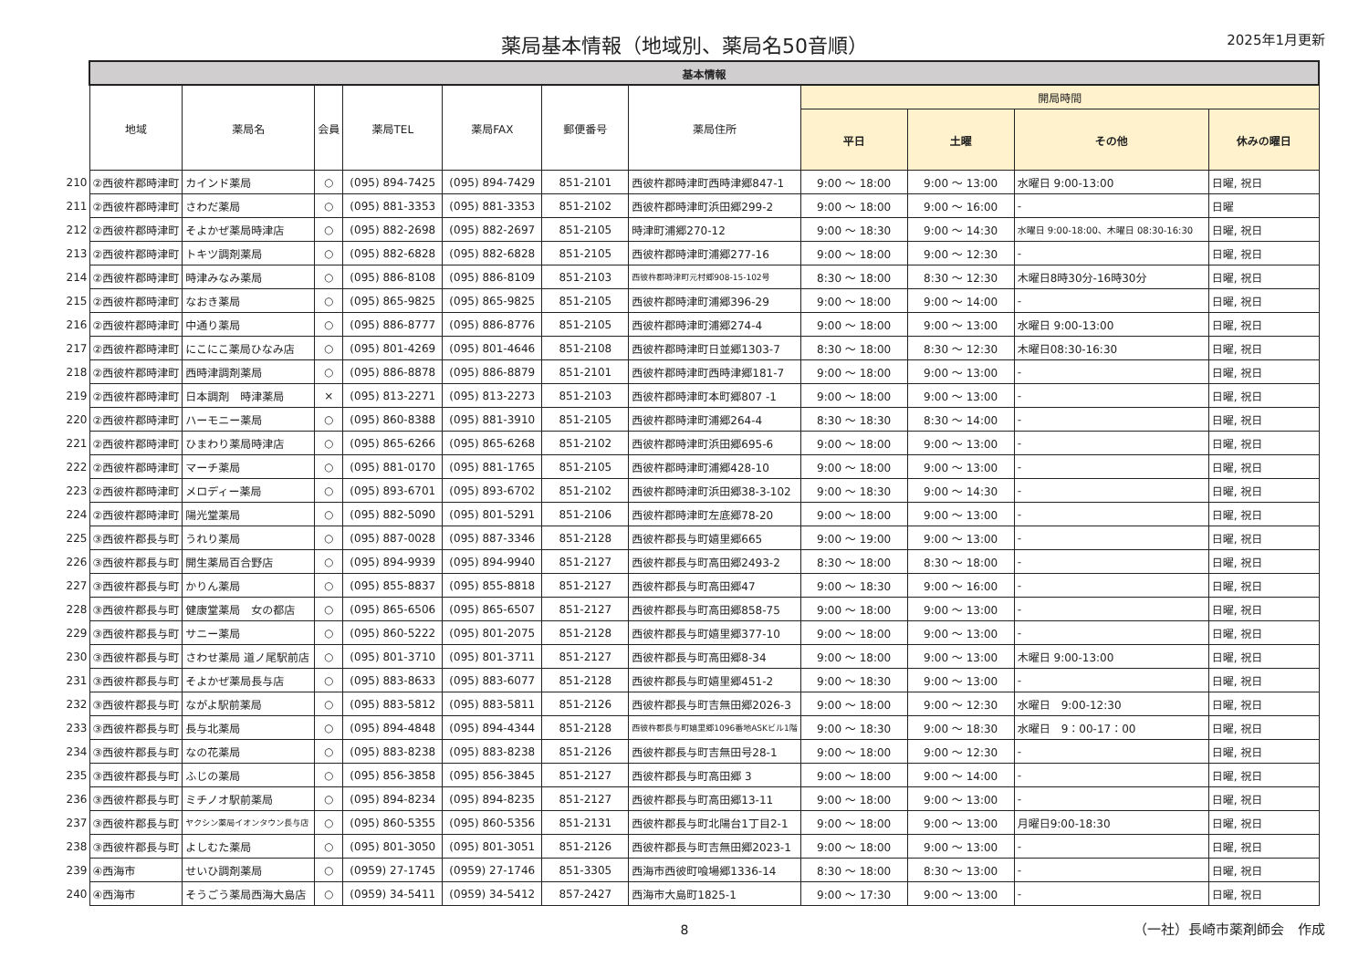薬局基本情報（地域別、薬局名50音順）
2025年1月更新
| | 基本情報 | | | | | | | | | | |
| --- | --- | --- | --- | --- | --- | --- | --- | --- | --- | --- | --- |
| | 地域 | 薬局名 | 会員 | 薬局TEL | 薬局FAX | 郵便番号 | 薬局住所 | 開局時間 | | | |
| | | | | | | | | 平日 | 土曜 | その他 | 休みの曜日 |
| 210 | ②西彼杵郡時津町 | カインド薬局 | ○ | (095) 894-7425 | (095) 894-7429 | 851-2101 | 西彼杵郡時津町西時津郷847-1 | 9:00 ～ 18:00 | 9:00 ～ 13:00 | 水曜日 9:00-13:00 | 日曜, 祝日 |
| 211 | ②西彼杵郡時津町 | さわだ薬局 | ○ | (095) 881-3353 | (095) 881-3353 | 851-2102 | 西彼杵郡時津町浜田郷299-2 | 9:00 ～ 18:00 | 9:00 ～ 16:00 | - | 日曜 |
| 212 | ②西彼杵郡時津町 | そよかぜ薬局時津店 | ○ | (095) 882-2698 | (095) 882-2697 | 851-2105 | 時津町浦郷270-12 | 9:00 ～ 18:30 | 9:00 ～ 14:30 | 水曜日 9:00-18:00、木曜日 08:30-16:30 | 日曜, 祝日 |
| 213 | ②西彼杵郡時津町 | トキツ調剤薬局 | ○ | (095) 882-6828 | (095) 882-6828 | 851-2105 | 西彼杵郡時津町浦郷277-16 | 9:00 ～ 18:00 | 9:00 ～ 12:30 | - | 日曜, 祝日 |
| 214 | ②西彼杵郡時津町 | 時津みなみ薬局 | ○ | (095) 886-8108 | (095) 886-8109 | 851-2103 | 西彼杵郡時津町元村郷908-15-102号 | 8:30 ～ 18:00 | 8:30 ～ 12:30 | 木曜日8時30分-16時30分 | 日曜, 祝日 |
| 215 | ②西彼杵郡時津町 | なおき薬局 | ○ | (095) 865-9825 | (095) 865-9825 | 851-2105 | 西彼杵郡時津町浦郷396-29 | 9:00 ～ 18:00 | 9:00 ～ 14:00 | - | 日曜, 祝日 |
| 216 | ②西彼杵郡時津町 | 中通り薬局 | ○ | (095) 886-8777 | (095) 886-8776 | 851-2105 | 西彼杵郡時津町浦郷274-4 | 9:00 ～ 18:00 | 9:00 ～ 13:00 | 水曜日 9:00-13:00 | 日曜, 祝日 |
| 217 | ②西彼杵郡時津町 | にこにこ薬局ひなみ店 | ○ | (095) 801-4269 | (095) 801-4646 | 851-2108 | 西彼杵郡時津町日並郷1303-7 | 8:30 ～ 18:00 | 8:30 ～ 12:30 | 木曜日08:30-16:30 | 日曜, 祝日 |
| 218 | ②西彼杵郡時津町 | 西時津調剤薬局 | ○ | (095) 886-8878 | (095) 886-8879 | 851-2101 | 西彼杵郡時津町西時津郷181-7 | 9:00 ～ 18:00 | 9:00 ～ 13:00 | - | 日曜, 祝日 |
| 219 | ②西彼杵郡時津町 | 日本調剤 時津薬局 | × | (095) 813-2271 | (095) 813-2273 | 851-2103 | 西彼杵郡時津町本町郷807 -1 | 9:00 ～ 18:00 | 9:00 ～ 13:00 | - | 日曜, 祝日 |
| 220 | ②西彼杵郡時津町 | ハーモニー薬局 | ○ | (095) 860-8388 | (095) 881-3910 | 851-2105 | 西彼杵郡時津町浦郷264-4 | 8:30 ～ 18:30 | 8:30 ～ 14:00 | - | 日曜, 祝日 |
| 221 | ②西彼杵郡時津町 | ひまわり薬局時津店 | ○ | (095) 865-6266 | (095) 865-6268 | 851-2102 | 西彼杵郡時津町浜田郷695-6 | 9:00 ～ 18:00 | 9:00 ～ 13:00 | - | 日曜, 祝日 |
| 222 | ②西彼杵郡時津町 | マーチ薬局 | ○ | (095) 881-0170 | (095) 881-1765 | 851-2105 | 西彼杵郡時津町浦郷428-10 | 9:00 ～ 18:00 | 9:00 ～ 13:00 | - | 日曜, 祝日 |
| 223 | ②西彼杵郡時津町 | メロディー薬局 | ○ | (095) 893-6701 | (095) 893-6702 | 851-2102 | 西彼杵郡時津町浜田郷38-3-102 | 9:00 ～ 18:30 | 9:00 ～ 14:30 | - | 日曜, 祝日 |
| 224 | ②西彼杵郡時津町 | 陽光堂薬局 | ○ | (095) 882-5090 | (095) 801-5291 | 851-2106 | 西彼杵郡時津町左底郷78-20 | 9:00 ～ 18:00 | 9:00 ～ 13:00 | - | 日曜, 祝日 |
| 225 | ③西彼杵郡長与町 | うれり薬局 | ○ | (095) 887-0028 | (095) 887-3346 | 851-2128 | 西彼杵郡長与町嬉里郷665 | 9:00 ～ 19:00 | 9:00 ～ 13:00 | - | 日曜, 祝日 |
| 226 | ③西彼杵郡長与町 | 開生薬局百合野店 | ○ | (095) 894-9939 | (095) 894-9940 | 851-2127 | 西彼杵郡長与町高田郷2493-2 | 8:30 ～ 18:00 | 8:30 ～ 18:00 | - | 日曜, 祝日 |
| 227 | ③西彼杵郡長与町 | かりん薬局 | ○ | (095) 855-8837 | (095) 855-8818 | 851-2127 | 西彼杵郡長与町高田郷47 | 9:00 ～ 18:30 | 9:00 ～ 16:00 | - | 日曜, 祝日 |
| 228 | ③西彼杵郡長与町 | 健康堂薬局 女の都店 | ○ | (095) 865-6506 | (095) 865-6507 | 851-2127 | 西彼杵郡長与町高田郷858-75 | 9:00 ～ 18:00 | 9:00 ～ 13:00 | - | 日曜, 祝日 |
| 229 | ③西彼杵郡長与町 | サニー薬局 | ○ | (095) 860-5222 | (095) 801-2075 | 851-2128 | 西彼杵郡長与町嬉里郷377-10 | 9:00 ～ 18:00 | 9:00 ～ 13:00 | - | 日曜, 祝日 |
| 230 | ③西彼杵郡長与町 | さわせ薬局 道ノ尾駅前店 | ○ | (095) 801-3710 | (095) 801-3711 | 851-2127 | 西彼杵郡長与町高田郷8-34 | 9:00 ～ 18:00 | 9:00 ～ 13:00 | 木曜日 9:00-13:00 | 日曜, 祝日 |
| 231 | ③西彼杵郡長与町 | そよかぜ薬局長与店 | ○ | (095) 883-8633 | (095) 883-6077 | 851-2128 | 西彼杵郡長与町嬉里郷451-2 | 9:00 ～ 18:30 | 9:00 ～ 13:00 | - | 日曜, 祝日 |
| 232 | ③西彼杵郡長与町 | ながよ駅前薬局 | ○ | (095) 883-5812 | (095) 883-5811 | 851-2126 | 西彼杵郡長与町吉無田郷2026-3 | 9:00 ～ 18:00 | 9:00 ～ 12:30 | 水曜日 9:00-12:30 | 日曜, 祝日 |
| 233 | ③西彼杵郡長与町 | 長与北薬局 | ○ | (095) 894-4848 | (095) 894-4344 | 851-2128 | 西彼杵郡長与町嬉里郷1096番地ASKビル1階 | 9:00 ～ 18:30 | 9:00 ～ 18:30 | 水曜日 9：00-17：00 | 日曜, 祝日 |
| 234 | ③西彼杵郡長与町 | なの花薬局 | ○ | (095) 883-8238 | (095) 883-8238 | 851-2126 | 西彼杵郡長与町吉無田号28-1 | 9:00 ～ 18:00 | 9:00 ～ 12:30 | - | 日曜, 祝日 |
| 235 | ③西彼杵郡長与町 | ふじの薬局 | ○ | (095) 856-3858 | (095) 856-3845 | 851-2127 | 西彼杵郡長与町高田郷 3 | 9:00 ～ 18:00 | 9:00 ～ 14:00 | - | 日曜, 祝日 |
| 236 | ③西彼杵郡長与町 | ミチノオ駅前薬局 | ○ | (095) 894-8234 | (095) 894-8235 | 851-2127 | 西彼杵郡長与町高田郷13-11 | 9:00 ～ 18:00 | 9:00 ～ 13:00 | - | 日曜, 祝日 |
| 237 | ③西彼杵郡長与町 | ヤクシン薬局イオンタウン長与店 | ○ | (095) 860-5355 | (095) 860-5356 | 851-2131 | 西彼杵郡長与町北陽台1丁目2-1 | 9:00 ～ 18:00 | 9:00 ～ 13:00 | 月曜日9:00-18:30 | 日曜, 祝日 |
| 238 | ③西彼杵郡長与町 | よしむた薬局 | ○ | (095) 801-3050 | (095) 801-3051 | 851-2126 | 西彼杵郡長与町吉無田郷2023-1 | 9:00 ～ 18:00 | 9:00 ～ 13:00 | - | 日曜, 祝日 |
| 239 | ④西海市 | せいひ調剤薬局 | ○ | (0959) 27-1745 | (0959) 27-1746 | 851-3305 | 西海市西彼町喰場郷1336-14 | 8:30 ～ 18:00 | 8:30 ～ 13:00 | - | 日曜, 祝日 |
| 240 | ④西海市 | そうごう薬局西海大島店 | ○ | (0959) 34-5411 | (0959) 34-5412 | 857-2427 | 西海市大島町1825-1 | 9:00 ～ 17:30 | 9:00 ～ 13:00 | - | 日曜, 祝日 |
8
（一社）長崎市薬剤師会　作成